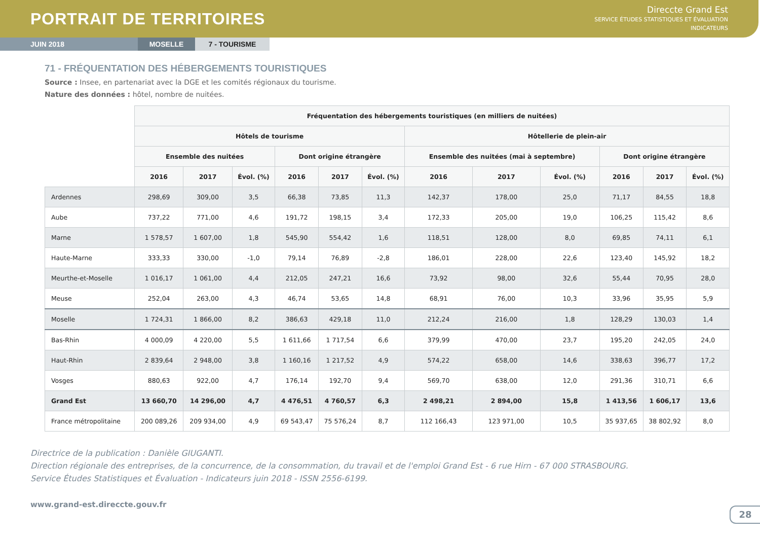PORTRAIT DE TERRITOIRES
Direccte Grand Est
SERVICE ÉTUDES STATISTIQUES ET ÉVALUATION
INDICATEURS
JUIN 2018 MOSELLE 7 - TOURISME
71 - FRÉQUENTATION DES HÉBERGEMENTS TOURISTIQUES
Source : Insee, en partenariat avec la DGE et les comités régionaux du tourisme.
Nature des données : hôtel, nombre de nuitées.
| | Fréquentation des hébergements touristiques (en milliers de nuitées) | | | | | | | | | | | |
| | Hôtels de tourisme | | | | | | Hôtellerie de plein-air | | | | | |
| | Ensemble des nuitées | | | Dont origine étrangère | | | Ensemble des nuitées (mai à septembre) | | | Dont origine étrangère | | |
| | 2016 | 2017 | Évol. (%) | 2016 | 2017 | Évol. (%) | 2016 | 2017 | Évol. (%) | 2016 | 2017 | Évol. (%) |
| Ardennes | 298,69 | 309,00 | 3,5 | 66,38 | 73,85 | 11,3 | 142,37 | 178,00 | 25,0 | 71,17 | 84,55 | 18,8 |
| Aube | 737,22 | 771,00 | 4,6 | 191,72 | 198,15 | 3,4 | 172,33 | 205,00 | 19,0 | 106,25 | 115,42 | 8,6 |
| Marne | 1 578,57 | 1 607,00 | 1,8 | 545,90 | 554,42 | 1,6 | 118,51 | 128,00 | 8,0 | 69,85 | 74,11 | 6,1 |
| Haute-Marne | 333,33 | 330,00 | -1,0 | 79,14 | 76,89 | -2,8 | 186,01 | 228,00 | 22,6 | 123,40 | 145,92 | 18,2 |
| Meurthe-et-Moselle | 1 016,17 | 1 061,00 | 4,4 | 212,05 | 247,21 | 16,6 | 73,92 | 98,00 | 32,6 | 55,44 | 70,95 | 28,0 |
| Meuse | 252,04 | 263,00 | 4,3 | 46,74 | 53,65 | 14,8 | 68,91 | 76,00 | 10,3 | 33,96 | 35,95 | 5,9 |
| Moselle | 1 724,31 | 1 866,00 | 8,2 | 386,63 | 429,18 | 11,0 | 212,24 | 216,00 | 1,8 | 128,29 | 130,03 | 1,4 |
| Bas-Rhin | 4 000,09 | 4 220,00 | 5,5 | 1 611,66 | 1 717,54 | 6,6 | 379,99 | 470,00 | 23,7 | 195,20 | 242,05 | 24,0 |
| Haut-Rhin | 2 839,64 | 2 948,00 | 3,8 | 1 160,16 | 1 217,52 | 4,9 | 574,22 | 658,00 | 14,6 | 338,63 | 396,77 | 17,2 |
| Vosges | 880,63 | 922,00 | 4,7 | 176,14 | 192,70 | 9,4 | 569,70 | 638,00 | 12,0 | 291,36 | 310,71 | 6,6 |
| Grand Est | 13 660,70 | 14 296,00 | 4,7 | 4 476,51 | 4 760,57 | 6,3 | 2 498,21 | 2 894,00 | 15,8 | 1 413,56 | 1 606,17 | 13,6 |
| France métropolitaine | 200 089,26 | 209 934,00 | 4,9 | 69 543,47 | 75 576,24 | 8,7 | 112 166,43 | 123 971,00 | 10,5 | 35 937,65 | 38 802,92 | 8,0 |
Directrice de la publication : Danièle GIUGANTI.
Direction régionale des entreprises, de la concurrence, de la consommation, du travail et de l'emploi Grand Est - 6 rue Hirn - 67 000 STRASBOURG.
Service Études Statistiques et Évaluation - Indicateurs juin 2018 - ISSN 2556-6199.
www.grand-est.direccte.gouv.fr
28